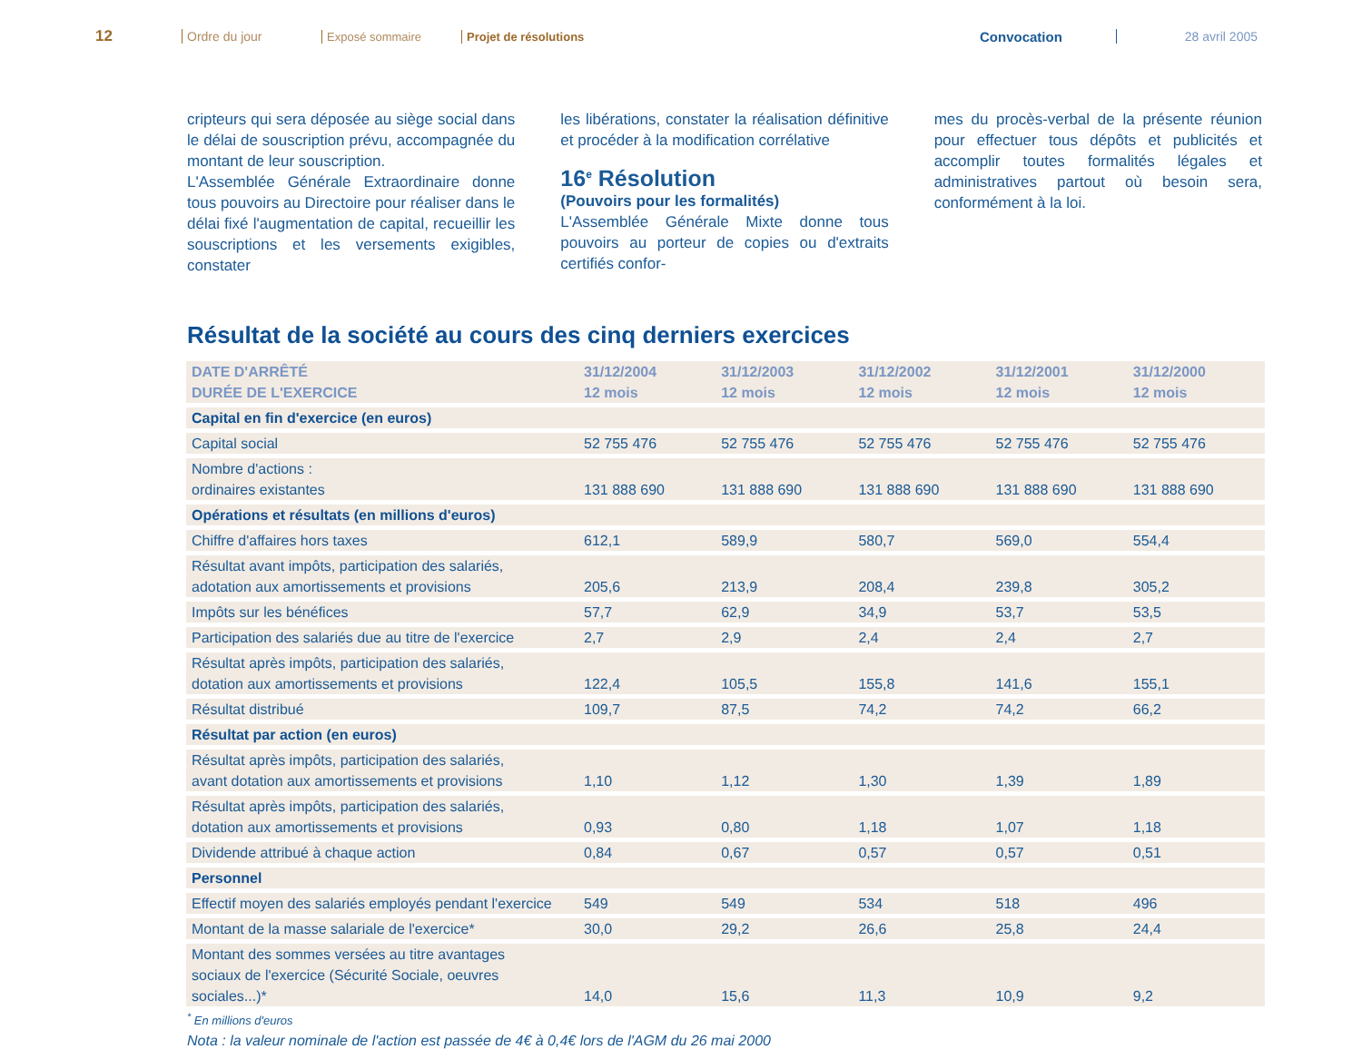12
Ordre du jour Exposé sommaire Projet de résolutions
Convocation 28 avril 2005
cripteurs qui sera déposée au siège social dans le délai de souscription prévu, accompagnée du montant de leur souscription.
L'Assemblée Générale Extraordinaire donne tous pouvoirs au Directoire pour réaliser dans le délai fixé l'augmentation de capital, recueillir les souscriptions et les versements exigibles, constater
les libérations, constater la réalisation définitive et procéder à la modification corrélative
16<sup>e</sup> Résolution
(Pouvoirs pour les formalités)
L'Assemblée Générale Mixte donne tous pouvoirs au porteur de copies ou d'extraits certifiés confor-
mes du procès-verbal de la présente réunion pour effectuer tous dépôts et publicités et accomplir toutes formalités légales et administratives partout où besoin sera, conformément à la loi.
Résultat de la société au cours des cinq derniers exercices
| DATE D'ARRÊTÉ DURÉE DE L'EXERCICE | 31/12/2004 12 mois | 31/12/2003 12 mois | 31/12/2002 12 mois | 31/12/2001 12 mois | 31/12/2000 12 mois |
| --- | --- | --- | --- | --- | --- |
| Capital en fin d'exercice (en euros) | | | | | |
| Capital social | 52 755 476 | 52 755 476 | 52 755 476 | 52 755 476 | 52 755 476 |
| Nombre d'actions : ordinaires existantes | 131 888 690 | 131 888 690 | 131 888 690 | 131 888 690 | 131 888 690 |
| Opérations et résultats (en millions d'euros) | | | | | |
| Chiffre d'affaires hors taxes | 612,1 | 589,9 | 580,7 | 569,0 | 554,4 |
| Résultat avant impôts, participation des salariés, adotation aux amortissements et provisions | 205,6 | 213,9 | 208,4 | 239,8 | 305,2 |
| Impôts sur les bénéfices | 57,7 | 62,9 | 34,9 | 53,7 | 53,5 |
| Participation des salariés due au titre de l'exercice | 2,7 | 2,9 | 2,4 | 2,4 | 2,7 |
| Résultat après impôts, participation des salariés, dotation aux amortissements et provisions | 122,4 | 105,5 | 155,8 | 141,6 | 155,1 |
| Résultat distribué | 109,7 | 87,5 | 74,2 | 74,2 | 66,2 |
| Résultat par action (en euros) | | | | | |
| Résultat après impôts, participation des salariés, avant dotation aux amortissements et provisions | 1,10 | 1,12 | 1,30 | 1,39 | 1,89 |
| Résultat après impôts, participation des salariés, dotation aux amortissements et provisions | 0,93 | 0,80 | 1,18 | 1,07 | 1,18 |
| Dividende attribué à chaque action | 0,84 | 0,67 | 0,57 | 0,57 | 0,51 |
| Personnel | | | | | |
| Effectif moyen des salariés employés pendant l'exercice | 549 | 549 | 534 | 518 | 496 |
| Montant de la masse salariale de l'exercice* | 30,0 | 29,2 | 26,6 | 25,8 | 24,4 |
| Montant des sommes versées au titre avantages sociaux de l'exercice (Sécurité Sociale, oeuvres sociales...)* | 14,0 | 15,6 | 11,3 | 10,9 | 9,2 |
<sup>*</sup> En millions d'euros
Nota : la valeur nominale de l'action est passée de 4€ à 0,4€ lors de l'AGM du 26 mai 2000